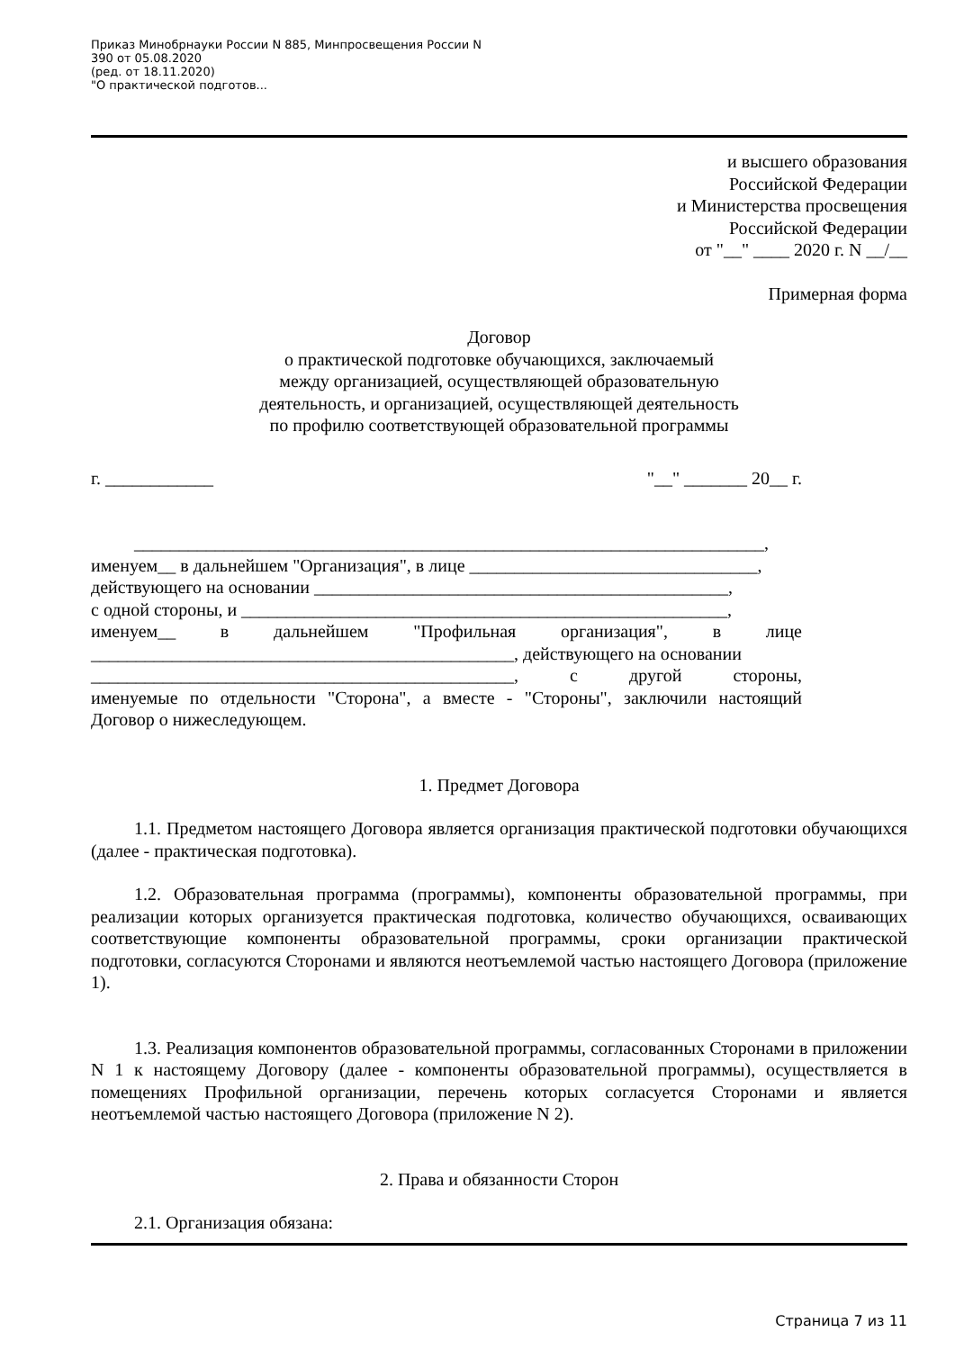Приказ Минобрнауки России N 885, Минпросвещения России N
390 от 05.08.2020
(ред. от 18.11.2020)
"О практической подготов...
и высшего образования
Российской Федерации
и Министерства просвещения
Российской Федерации
от "__" ____ 2020 г. N __/__
Примерная форма
Договор
о практической подготовке обучающихся, заключаемый
между организацией, осуществляющей образовательную
деятельность, и организацией, осуществляющей деятельность
по профилю соответствующей образовательной программы
г. ____________ "__" _______ 20__ г.
______________________________________________________________________,
именуем__ в дальнейшем "Организация", в лице ________________________________,
действующего на основании ______________________________________________,
с одной стороны, и ______________________________________________________,
именуем__ в дальнейшем "Профильная организация", в лице
_______________________________________________, действующего на основании
_______________________________________________, с другой стороны,
именуемые по отдельности "Сторона", а вместе - "Стороны", заключили настоящий Договор о нижеследующем.
1. Предмет Договора
1.1. Предметом настоящего Договора является организация практической подготовки обучающихся (далее - практическая подготовка).
1.2. Образовательная программа (программы), компоненты образовательной программы, при реализации которых организуется практическая подготовка, количество обучающихся, осваивающих соответствующие компоненты образовательной программы, сроки организации практической подготовки, согласуются Сторонами и являются неотъемлемой частью настоящего Договора (приложение 1).
1.3. Реализация компонентов образовательной программы, согласованных Сторонами в приложении N 1 к настоящему Договору (далее - компоненты образовательной программы), осуществляется в помещениях Профильной организации, перечень которых согласуется Сторонами и является неотъемлемой частью настоящего Договора (приложение N 2).
2. Права и обязанности Сторон
2.1. Организация обязана:
Страница 7 из 11